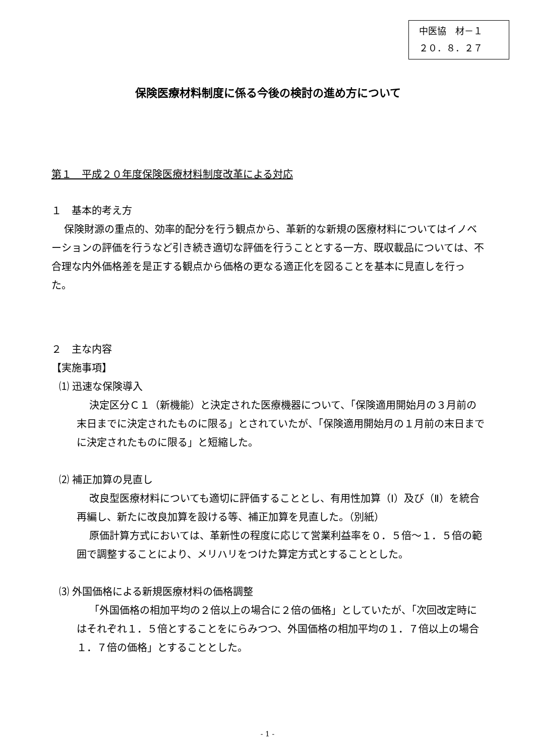中医協　材－１
２０．８．２７
保険医療材料制度に係る今後の検討の進め方について
第１　平成２０年度保険医療材料制度改革による対応
１　基本的考え方
保険財源の重点的、効率的配分を行う観点から、革新的な新規の医療材料についてはイノベーションの評価を行うなど引き続き適切な評価を行うこととする一方、既収載品については、不合理な内外価格差を是正する観点から価格の更なる適正化を図ることを基本に見直しを行った。
２　主な内容
【実施事項】
⑴ 迅速な保険導入
決定区分Ｃ１（新機能）と決定された医療機器について、「保険適用開始月の３月前の末日までに決定されたものに限る」とされていたが、「保険適用開始月の１月前の末日までに決定されたものに限る」と短縮した。
⑵ 補正加算の見直し
改良型医療材料についても適切に評価することとし、有用性加算（Ⅰ）及び（Ⅱ）を統合再編し、新たに改良加算を設ける等、補正加算を見直した。（別紙）
原価計算方式においては、革新性の程度に応じて営業利益率を０．５倍～１．５倍の範囲で調整することにより、メリハリをつけた算定方式とすることとした。
⑶ 外国価格による新規医療材料の価格調整
「外国価格の相加平均の２倍以上の場合に２倍の価格」としていたが、「次回改定時にはそれぞれ１．５倍とすることをにらみつつ、外国価格の相加平均の１．７倍以上の場合１．７倍の価格」とすることとした。
- 1 -